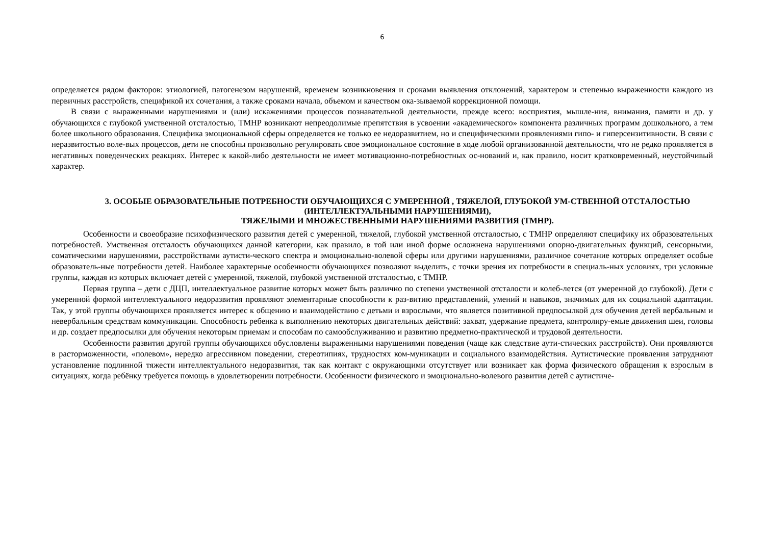6
определяется рядом факторов: этиологией, патогенезом нарушений, временем возникновения и сроками выявления отклонений, характером и степенью выраженности каждого из первичных расстройств, спецификой их сочетания, а также сроками начала, объемом и качеством ока-зываемой коррекционной помощи.
В связи с выраженными нарушениями и (или) искажениями процессов познавательной деятельности, прежде всего: восприятия, мышле-ния, внимания, памяти и др. у обучающихся с глубокой умственной отсталостью, ТМНР возникают непреодолимые препятствия в усвоении «академического» компонента различных программ дошкольного, а тем более школьного образования. Специфика эмоциональной сферы определяется не только ее недоразвитием, но и специфическими проявлениями гипо- и гиперсензитивности. В связи с неразвитостью воле-вых процессов, дети не способны произвольно регулировать свое эмоциональное состояние в ходе любой организованной деятельности, что не редко проявляется в негативных поведенческих реакциях. Интерес к какой-либо деятельности не имеет мотивационно-потребностных ос-нований и, как правило, носит кратковременный, неустойчивый характер.
3. ОСОБЫЕ ОБРАЗОВАТЕЛЬНЫЕ ПОТРЕБНОСТИ ОБУЧАЮЩИХСЯ С УМЕРЕННОЙ , ТЯЖЕЛОЙ, ГЛУБОКОЙ УМ-СТВЕННОЙ ОТСТАЛОСТЬЮ (ИНТЕЛЛЕКТУАЛЬНЫМИ НАРУШЕНИЯМИ),
ТЯЖЕЛЫМИ И МНОЖЕСТВЕННЫМИ НАРУШЕНИЯМИ РАЗВИТИЯ (ТМНР).
Особенности и своеобразие психофизического развития детей с умеренной, тяжелой, глубокой умственной отсталостью, с ТМНР определяют специфику их образовательных потребностей. Умственная отсталость обучающихся данной категории, как правило, в той или иной форме осложнена нарушениями опорно-двигательных функций, сенсорными, соматическими нарушениями, расстройствами аутисти-ческого спектра и эмоционально-волевой сферы или другими нарушениями, различное сочетание которых определяет особые образователь-ные потребности детей. Наиболее характерные особенности обучающихся позволяют выделить, с точки зрения их потребности в специаль-ных условиях, три условные группы, каждая из которых включает детей с умеренной, тяжелой, глубокой умственной отсталостью, с ТМНР.
Первая группа – дети с ДЦП, интеллектуальное развитие которых может быть различно по степени умственной отсталости и колеб-лется (от умеренной до глубокой). Дети с умеренной формой интеллектуального недоразвития проявляют элементарные способности к раз-витию представлений, умений и навыков, значимых для их социальной адаптации. Так, у этой группы обучающихся проявляется интерес к общению и взаимодействию с детьми и взрослыми, что является позитивной предпосылкой для обучения детей вербальным и невербальным средствам коммуникации. Способность ребенка к выполнению некоторых двигательных действий: захват, удержание предмета, контролиру-емые движения шеи, головы и др. создает предпосылки для обучения некоторым приемам и способам по самообслуживанию и развитию предметно-практической и трудовой деятельности.
Особенности развития другой группы обучающихся обусловлены выраженными нарушениями поведения (чаще как следствие аути-стических расстройств). Они проявляются в расторможенности, «полевом», нередко агрессивном поведении, стереотипиях, трудностях ком-муникации и социального взаимодействия. Аутистические проявления затрудняют установление подлинной тяжести интеллектуального недоразвития, так как контакт с окружающими отсутствует или возникает как форма физического обращения к взрослым в ситуациях, когда ребёнку требуется помощь в удовлетворении потребности. Особенности физического и эмоционально-волевого развития детей с аутистиче-